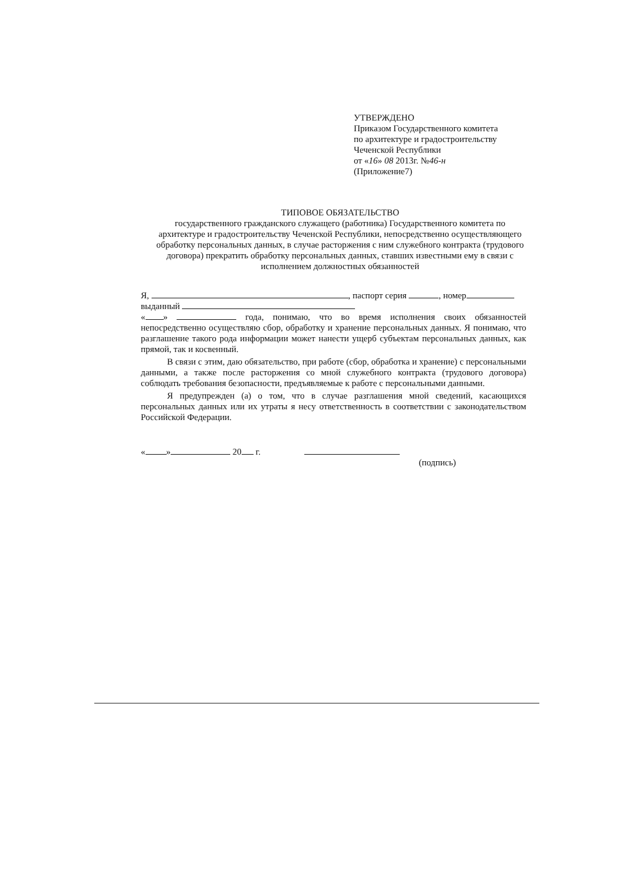УТВЕРЖДЕНО
Приказом Государственного комитета
по архитектуре и градостроительству
Чеченской Республики
от «16» 08 2013г. №46-н
(Приложение7)
ТИПОВОЕ ОБЯЗАТЕЛЬСТВО
государственного гражданского служащего (работника) Государственного комитета по архитектуре и градостроительству Чеченской Республики, непосредственно осуществляющего обработку персональных данных, в случае расторжения с ним служебного контракта (трудового договора) прекратить обработку персональных данных, ставших известными ему в связи с исполнением должностных обязанностей
Я, , паспорт серия , номер
выданный
« » года, понимаю, что во время исполнения своих обязанностей непосредственно осуществляю сбор, обработку и хранение персональных данных. Я понимаю, что разглашение такого рода информации может нанести ущерб субъектам персональных данных, как прямой, так и косвенный.
В связи с этим, даю обязательство, при работе (сбор, обработка и хранение) с персональными данными, а также после расторжения со мной служебного контракта (трудового договора) соблюдать требования безопасности, предъявляемые к работе с персональными данными.
Я предупрежден (а) о том, что в случае разглашения мной сведений, касающихся персональных данных или их утраты я несу ответственность в соответствии с законодательством Российской Федерации.
« » 20 г.
(подпись)